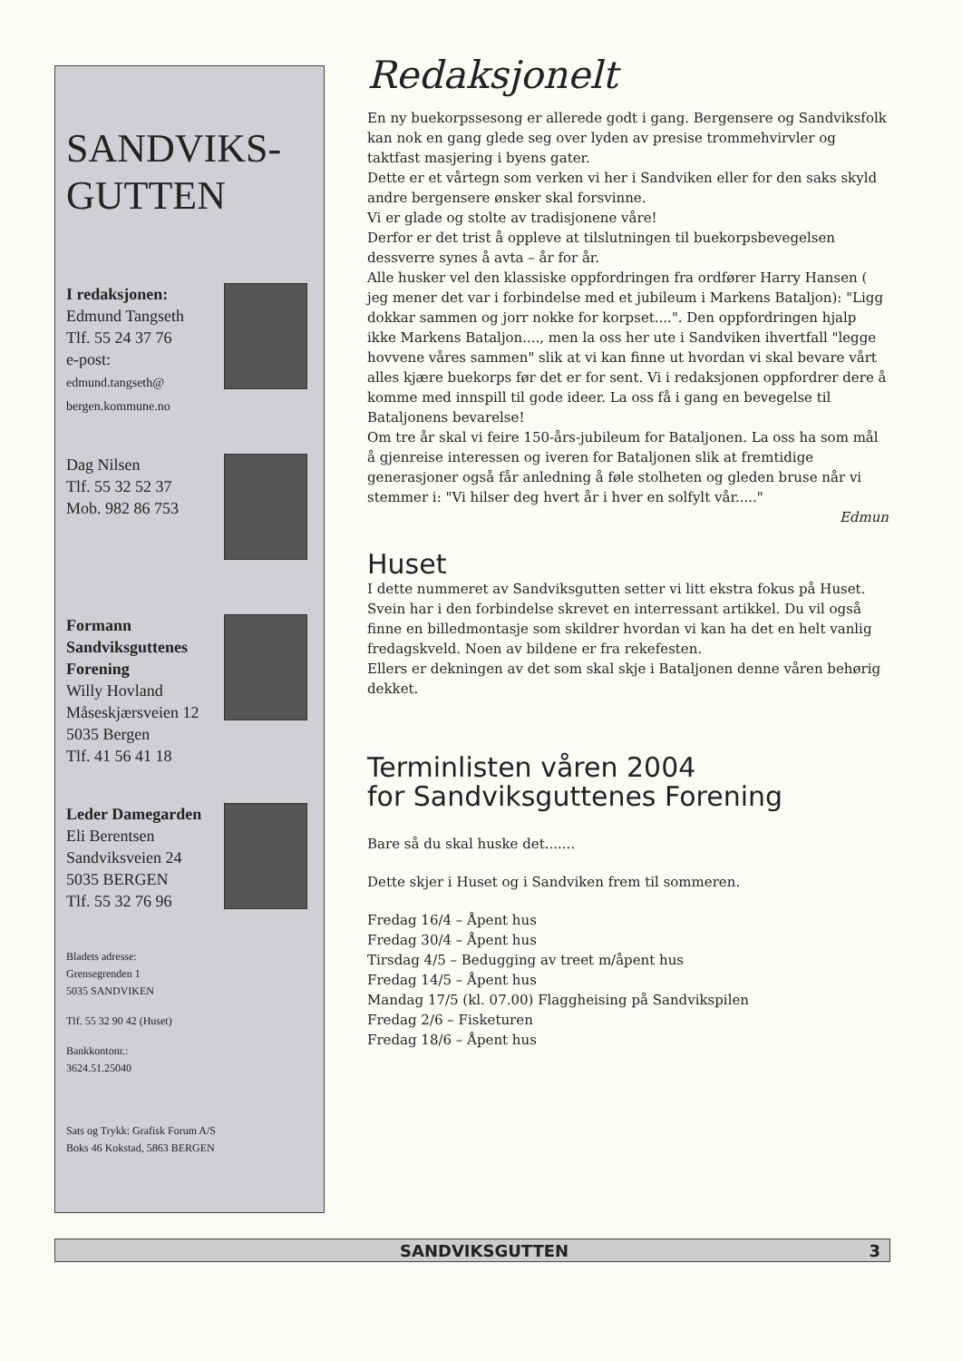SANDVIKS-
GUTTEN
I redaksjonen:
Edmund Tangseth
Tlf. 55 24 37 76
e-post:
edmund.tangseth@
bergen.kommune.no
Dag Nilsen
Tlf. 55 32 52 37
Mob. 982 86 753
Formann
Sandviksguttenes
Forening
Willy Hovland
Måseskjærsveien 12
5035 Bergen
Tlf. 41 56 41 18
Leder Damegarden
Eli Berentsen
Sandviksveien 24
5035 BERGEN
Tlf. 55 32 76 96
Bladets adresse:
Grensegrenden 1
5035 SANDVIKEN
Tlf. 55 32 90 42 (Huset)
Bankkontonr.:
3624.51.25040
Sats og Trykk: Grafisk Forum A/S
Boks 46 Kokstad, 5863 BERGEN
Redaksjonelt
En ny buekorpssesong er allerede godt i gang. Bergensere og Sandviksfolk kan nok en gang glede seg over lyden av presise trommehvirvler og taktfast masjering i byens gater.
Dette er et vårtegn som verken vi her i Sandviken eller for den saks skyld andre bergensere ønsker skal forsvinne.
Vi er glade og stolte av tradisjonene våre!
Derfor er det trist å oppleve at tilslutningen til buekorpsbevegelsen dessverre synes å avta – år for år.
Alle husker vel den klassiske oppfordringen fra ordfører Harry Hansen ( jeg mener det var i forbindelse med et jubileum i Markens Bataljon): "Ligg dokkar sammen og jorr nokke for korpset....". Den oppfordringen hjalp ikke Markens Bataljon...., men la oss her ute i Sandviken ihvertfall "legge hovvene våres sammen" slik at vi kan finne ut hvordan vi skal bevare vårt alles kjære buekorps før det er for sent. Vi i redaksjonen oppfordrer dere å komme med innspill til gode ideer. La oss få i gang en bevegelse til Bataljonens bevarelse!
Om tre år skal vi feire 150-års-jubileum for Bataljonen. La oss ha som mål å gjenreise interessen og iveren for Bataljonen slik at fremtidige generasjoner også får anledning å føle stolheten og gleden bruse når vi stemmer i: "Vi hilser deg hvert år i hver en solfylt vår....."
Edmun
Huset
I dette nummeret av Sandviksgutten setter vi litt ekstra fokus på Huset.
Svein har i den forbindelse skrevet en interressant artikkel. Du vil også finne en billedmontasje som skildrer hvordan vi kan ha det en helt vanlig fredagskveld. Noen av bildene er fra rekefesten.
Ellers er dekningen av det som skal skje i Bataljonen denne våren behørig dekket.
Terminlisten våren 2004
for Sandviksguttenes Forening
Bare så du skal huske det.......
Dette skjer i Huset og i Sandviken frem til sommeren.
Fredag 16/4 – Åpent hus
Fredag 30/4 – Åpent hus
Tirsdag 4/5 – Bedugging av treet m/åpent hus
Fredag 14/5 – Åpent hus
Mandag 17/5 (kl. 07.00) Flaggheising på Sandvikspilen
Fredag 2/6 – Fisketuren
Fredag 18/6 – Åpent hus
SANDVIKSGUTTEN 3